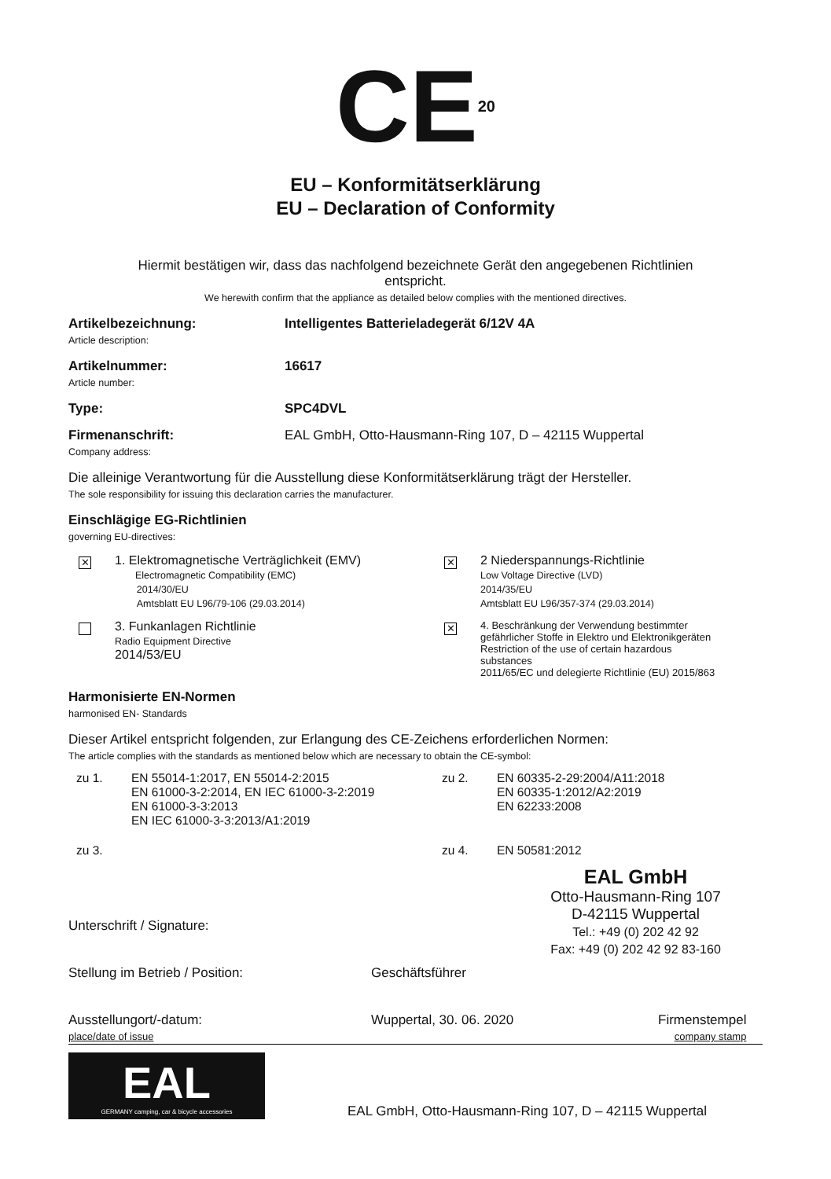CE<sup>20</sup>
EU – Konformitätserklärung
EU – Declaration of Conformity
Hiermit bestätigen wir, dass das nachfolgend bezeichnete Gerät den angegebenen Richtlinien
entspricht.
We herewith confirm that the appliance as detailed below complies with the mentioned directives.
Artikelbezeichnung:
Article description:
Intelligentes Batterieladegerät 6/12V 4A
Artikelnummer:
Article number:
16617
Type: SPC4DVL
Firmenanschrift:
Company address:
EAL GmbH, Otto-Hausmann-Ring 107, D – 42115 Wuppertal
Die alleinige Verantwortung für die Ausstellung diese Konformitätserklärung trägt der Hersteller.
The sole responsibility for issuing this declaration carries the manufacturer.
Einschlägige EG-Richtlinien
governing EU-directives:
✕
1. Elektromagnetische Verträglichkeit (EMV)
Electromagnetic Compatibility (EMC)
2014/30/EU
Amtsblatt EU L96/79-106 (29.03.2014)
✕
2 Niederspannungs-Richtlinie
Low Voltage Directive (LVD)
2014/35/EU
Amtsblatt EU L96/357-374 (29.03.2014)
3. Funkanlagen Richtlinie
Radio Equipment Directive
2014/53/EU
✕
4. Beschränkung der Verwendung bestimmter
gefährlicher Stoffe in Elektro und Elektronikgeräten
Restriction of the use of certain hazardous
substances
2011/65/EC und delegierte Richtlinie (EU) 2015/863
Harmonisierte EN-Normen
harmonised EN- Standards
Dieser Artikel entspricht folgenden, zur Erlangung des CE-Zeichens erforderlichen Normen:
The article complies with the standards as mentioned below which are necessary to obtain the CE-symbol:
zu 1. EN 55014-1:2017, EN 55014-2:2015
EN 61000-3-2:2014, EN IEC 61000-3-2:2019
EN 61000-3-3:2013
EN IEC 61000-3-3:2013/A1:2019
zu 2. EN 60335-2-29:2004/A11:2018
EN 60335-1:2012/A2:2019
EN 62233:2008
zu 3. zu 4. EN 50581:2012
EAL GmbH
Otto-Hausmann-Ring 107
D-42115 Wuppertal
Tel.: +49 (0) 202 42 92
Fax: +49 (0) 202 42 92 83-160
Unterschrift / Signature:
Stellung im Betrieb / Position: Geschäftsführer
Ausstellungort/-datum:
place/date of issue
Wuppertal, 30. 06. 2020 Firmenstempel
company stamp
EAL
GERMANY camping, car & bicycle accessories
EAL GmbH, Otto-Hausmann-Ring 107, D – 42115 Wuppertal